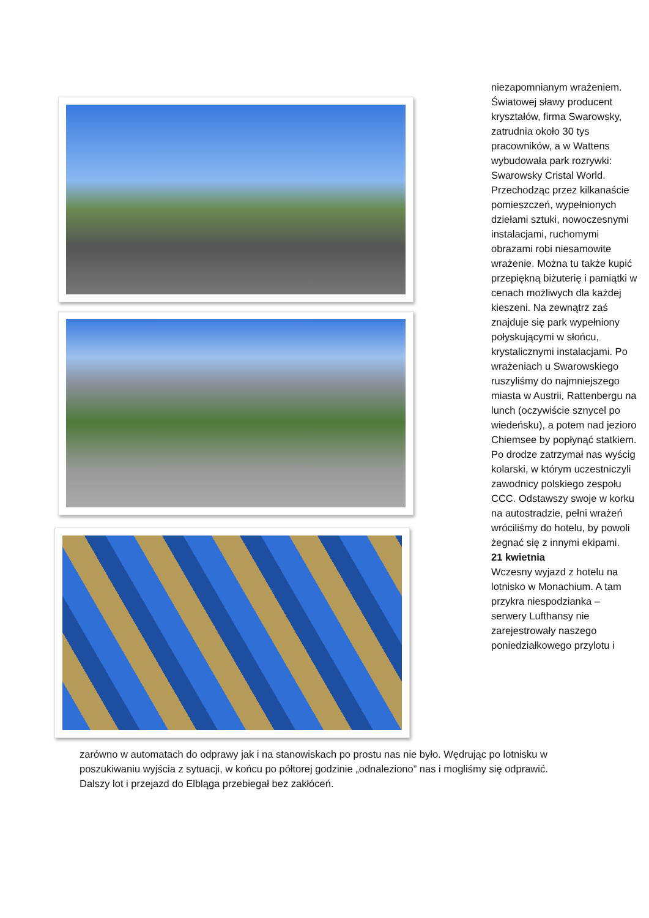niezapomnianym wrażeniem. Światowej sławy producent kryształów, firma Swarowsky, zatrudnia około 30 tys pracowników, a w Wattens wybudowała park rozrywki: Swarowsky Cristal World. Przechodząc przez kilkanaście pomieszczeń, wypełnionych dziełami sztuki, nowoczesnymi instalacjami, ruchomymi obrazami robi niesamowite wrażenie. Można tu także kupić przepiękną biżuterię i pamiątki w cenach możliwych dla każdej kieszeni. Na zewnątrz zaś znajduje się park wypełniony połyskującymi w słońcu, krystalicznymi instalacjami. Po wrażeniach u Swarowskiego ruszyliśmy do najmniejszego miasta w Austrii, Rattenbergu na lunch (oczywiście sznycel po wiedeńsku), a potem nad jezioro Chiemsee by popłynąć statkiem. Po drodze zatrzymał nas wyścig kolarski, w którym uczestniczyli zawodnicy polskiego zespołu CCC. Odstawszy swoje w korku na autostradzie, pełni wrażeń wróciliśmy do hotelu, by powoli żegnać się z innymi ekipami.
21 kwietnia
Wczesny wyjazd z hotelu na lotnisko w Monachium. A tam przykra niespodzianka – serwery Lufthansy nie zarejestrowały naszego poniedziałkowego przylotu i
zarówno w automatach do odprawy jak i na stanowiskach po prostu nas nie było. Wędrując po lotnisku w poszukiwaniu wyjścia z sytuacji, w końcu po półtorej godzinie „odnaleziono” nas i mogliśmy się odprawić. Dalszy lot i przejazd do Elbląga przebiegał bez zakłóceń.